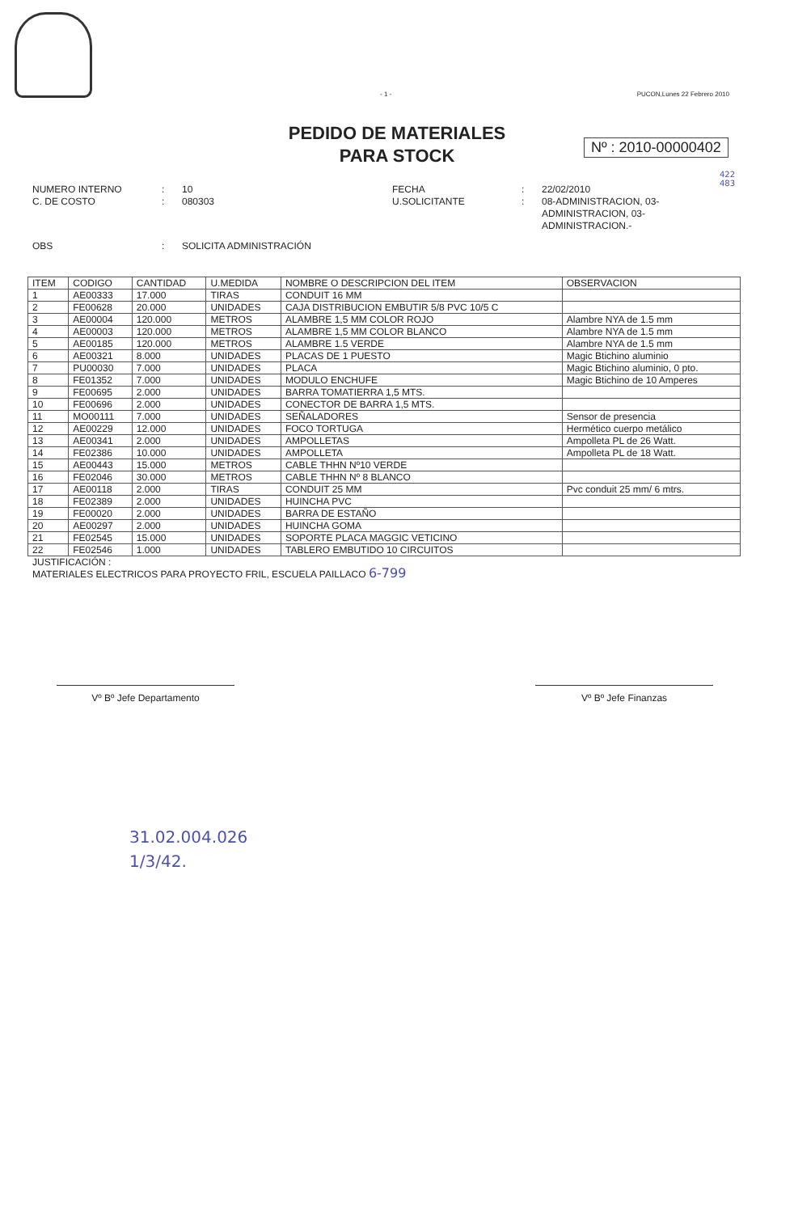- 1 - PUCON,Lunes 22 Febrero 2010
PEDIDO DE MATERIALES
PARA STOCK
Nº : 2010-00000402
422
483
NUMERO INTERNO: 10 FECHA: 22/02/2010 C. DE COSTO: 080303 U.SOLICITANTE: 08-ADMINISTRACION, 03-ADMINISTRACION, 03-ADMINISTRACION.- OBS: SOLICITA ADMINISTRACIÓN
| ITEM | CODIGO | CANTIDAD | U.MEDIDA | NOMBRE O DESCRIPCION DEL ITEM | OBSERVACION |
| --- | --- | --- | --- | --- | --- |
| 1 | AE00333 | 17.000 | TIRAS | CONDUIT 16 MM | |
| 2 | FE00628 | 20.000 | UNIDADES | CAJA DISTRIBUCION EMBUTIR 5/8 PVC 10/5 C | |
| 3 | AE00004 | 120.000 | METROS | ALAMBRE 1,5 MM COLOR ROJO | Alambre NYA de 1.5 mm |
| 4 | AE00003 | 120.000 | METROS | ALAMBRE 1,5 MM COLOR BLANCO | Alambre NYA de 1.5 mm |
| 5 | AE00185 | 120.000 | METROS | ALAMBRE 1.5 VERDE | Alambre NYA de 1.5 mm |
| 6 | AE00321 | 8.000 | UNIDADES | PLACAS DE 1 PUESTO | Magic Btichino aluminio |
| 7 | PU00030 | 7.000 | UNIDADES | PLACA | Magic Btichino aluminio, 0 pto. |
| 8 | FE01352 | 7.000 | UNIDADES | MODULO ENCHUFE | Magic Btichino de 10 Amperes |
| 9 | FE00695 | 2.000 | UNIDADES | BARRA TOMATIERRA 1,5 MTS. | |
| 10 | FE00696 | 2.000 | UNIDADES | CONECTOR DE BARRA 1,5 MTS. | |
| 11 | MO00111 | 7.000 | UNIDADES | SEÑALADORES | Sensor de presencia |
| 12 | AE00229 | 12.000 | UNIDADES | FOCO TORTUGA | Hermético cuerpo metálico |
| 13 | AE00341 | 2.000 | UNIDADES | AMPOLLETAS | Ampolleta PL de 26 Watt. |
| 14 | FE02386 | 10.000 | UNIDADES | AMPOLLETA | Ampolleta PL de 18 Watt. |
| 15 | AE00443 | 15.000 | METROS | CABLE THHN Nº10 VERDE | |
| 16 | FE02046 | 30.000 | METROS | CABLE THHN Nº 8 BLANCO | |
| 17 | AE00118 | 2.000 | TIRAS | CONDUIT 25 MM | Pvc conduit 25 mm/ 6 mtrs. |
| 18 | FE02389 | 2.000 | UNIDADES | HUINCHA PVC | |
| 19 | FE00020 | 2.000 | UNIDADES | BARRA DE ESTAÑO | |
| 20 | AE00297 | 2.000 | UNIDADES | HUINCHA GOMA | |
| 21 | FE02545 | 15.000 | UNIDADES | SOPORTE PLACA MAGGIC VETICINO | |
| 22 | FE02546 | 1.000 | UNIDADES | TABLERO EMBUTIDO 10 CIRCUITOS | |
JUSTIFICACIÓN :
MATERIALES ELECTRICOS PARA PROYECTO FRIL, ESCUELA PAILLACO 6-799
Vº Bº Jefe Departamento Vº Bº Jefe Finanzas
31.02.004.026
1/3/42.